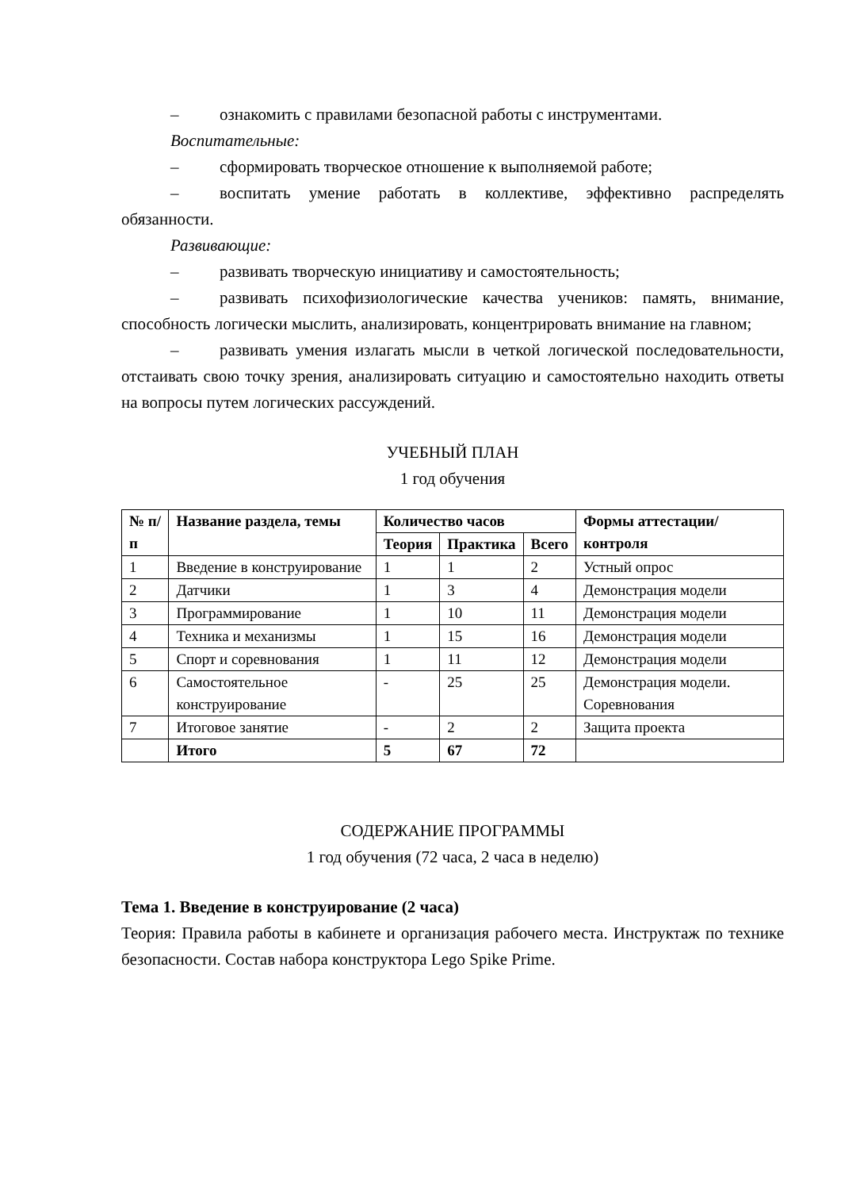– ознакомить с правилами безопасной работы с инструментами.
Воспитательные:
– сформировать творческое отношение к выполняемой работе;
– воспитать умение работать в коллективе, эффективно распределять обязанности.
Развивающие:
– развивать творческую инициативу и самостоятельность;
– развивать психофизиологические качества учеников: память, внимание, способность логически мыслить, анализировать, концентрировать внимание на главном;
– развивать умения излагать мысли в четкой логической последовательности, отстаивать свою точку зрения, анализировать ситуацию и самостоятельно находить ответы на вопросы путем логических рассуждений.
УЧЕБНЫЙ ПЛАН
1 год обучения
| № п/п | Название раздела, темы | Количество часов | | | Формы аттестации/ контроля |
| --- | --- | --- | --- | --- | --- |
| | | Теория | Практика | Всего | |
| 1 | Введение в конструирование | 1 | 1 | 2 | Устный опрос |
| 2 | Датчики | 1 | 3 | 4 | Демонстрация модели |
| 3 | Программирование | 1 | 10 | 11 | Демонстрация модели |
| 4 | Техника и механизмы | 1 | 15 | 16 | Демонстрация модели |
| 5 | Спорт и соревнования | 1 | 11 | 12 | Демонстрация модели |
| 6 | Самостоятельное конструирование | - | 25 | 25 | Демонстрация модели. Соревнования |
| 7 | Итоговое занятие | - | 2 | 2 | Защита проекта |
| | Итого | 5 | 67 | 72 | |
СОДЕРЖАНИЕ ПРОГРАММЫ
1 год обучения (72 часа, 2 часа в неделю)
Тема 1. Введение в конструирование (2 часа)
Теория: Правила работы в кабинете и организация рабочего места. Инструктаж по технике безопасности. Состав набора конструктора Lego Spike Prime.